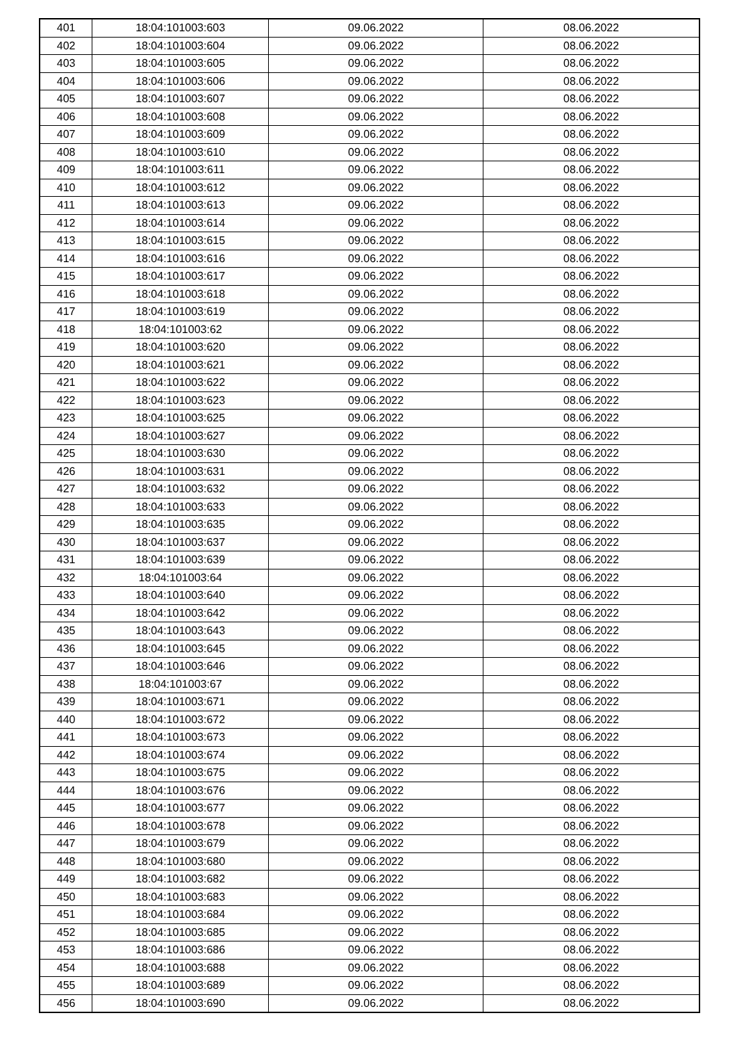| 401 | 18:04:101003:603 | 09.06.2022 | 08.06.2022 |
| 402 | 18:04:101003:604 | 09.06.2022 | 08.06.2022 |
| 403 | 18:04:101003:605 | 09.06.2022 | 08.06.2022 |
| 404 | 18:04:101003:606 | 09.06.2022 | 08.06.2022 |
| 405 | 18:04:101003:607 | 09.06.2022 | 08.06.2022 |
| 406 | 18:04:101003:608 | 09.06.2022 | 08.06.2022 |
| 407 | 18:04:101003:609 | 09.06.2022 | 08.06.2022 |
| 408 | 18:04:101003:610 | 09.06.2022 | 08.06.2022 |
| 409 | 18:04:101003:611 | 09.06.2022 | 08.06.2022 |
| 410 | 18:04:101003:612 | 09.06.2022 | 08.06.2022 |
| 411 | 18:04:101003:613 | 09.06.2022 | 08.06.2022 |
| 412 | 18:04:101003:614 | 09.06.2022 | 08.06.2022 |
| 413 | 18:04:101003:615 | 09.06.2022 | 08.06.2022 |
| 414 | 18:04:101003:616 | 09.06.2022 | 08.06.2022 |
| 415 | 18:04:101003:617 | 09.06.2022 | 08.06.2022 |
| 416 | 18:04:101003:618 | 09.06.2022 | 08.06.2022 |
| 417 | 18:04:101003:619 | 09.06.2022 | 08.06.2022 |
| 418 | 18:04:101003:62 | 09.06.2022 | 08.06.2022 |
| 419 | 18:04:101003:620 | 09.06.2022 | 08.06.2022 |
| 420 | 18:04:101003:621 | 09.06.2022 | 08.06.2022 |
| 421 | 18:04:101003:622 | 09.06.2022 | 08.06.2022 |
| 422 | 18:04:101003:623 | 09.06.2022 | 08.06.2022 |
| 423 | 18:04:101003:625 | 09.06.2022 | 08.06.2022 |
| 424 | 18:04:101003:627 | 09.06.2022 | 08.06.2022 |
| 425 | 18:04:101003:630 | 09.06.2022 | 08.06.2022 |
| 426 | 18:04:101003:631 | 09.06.2022 | 08.06.2022 |
| 427 | 18:04:101003:632 | 09.06.2022 | 08.06.2022 |
| 428 | 18:04:101003:633 | 09.06.2022 | 08.06.2022 |
| 429 | 18:04:101003:635 | 09.06.2022 | 08.06.2022 |
| 430 | 18:04:101003:637 | 09.06.2022 | 08.06.2022 |
| 431 | 18:04:101003:639 | 09.06.2022 | 08.06.2022 |
| 432 | 18:04:101003:64 | 09.06.2022 | 08.06.2022 |
| 433 | 18:04:101003:640 | 09.06.2022 | 08.06.2022 |
| 434 | 18:04:101003:642 | 09.06.2022 | 08.06.2022 |
| 435 | 18:04:101003:643 | 09.06.2022 | 08.06.2022 |
| 436 | 18:04:101003:645 | 09.06.2022 | 08.06.2022 |
| 437 | 18:04:101003:646 | 09.06.2022 | 08.06.2022 |
| 438 | 18:04:101003:67 | 09.06.2022 | 08.06.2022 |
| 439 | 18:04:101003:671 | 09.06.2022 | 08.06.2022 |
| 440 | 18:04:101003:672 | 09.06.2022 | 08.06.2022 |
| 441 | 18:04:101003:673 | 09.06.2022 | 08.06.2022 |
| 442 | 18:04:101003:674 | 09.06.2022 | 08.06.2022 |
| 443 | 18:04:101003:675 | 09.06.2022 | 08.06.2022 |
| 444 | 18:04:101003:676 | 09.06.2022 | 08.06.2022 |
| 445 | 18:04:101003:677 | 09.06.2022 | 08.06.2022 |
| 446 | 18:04:101003:678 | 09.06.2022 | 08.06.2022 |
| 447 | 18:04:101003:679 | 09.06.2022 | 08.06.2022 |
| 448 | 18:04:101003:680 | 09.06.2022 | 08.06.2022 |
| 449 | 18:04:101003:682 | 09.06.2022 | 08.06.2022 |
| 450 | 18:04:101003:683 | 09.06.2022 | 08.06.2022 |
| 451 | 18:04:101003:684 | 09.06.2022 | 08.06.2022 |
| 452 | 18:04:101003:685 | 09.06.2022 | 08.06.2022 |
| 453 | 18:04:101003:686 | 09.06.2022 | 08.06.2022 |
| 454 | 18:04:101003:688 | 09.06.2022 | 08.06.2022 |
| 455 | 18:04:101003:689 | 09.06.2022 | 08.06.2022 |
| 456 | 18:04:101003:690 | 09.06.2022 | 08.06.2022 |